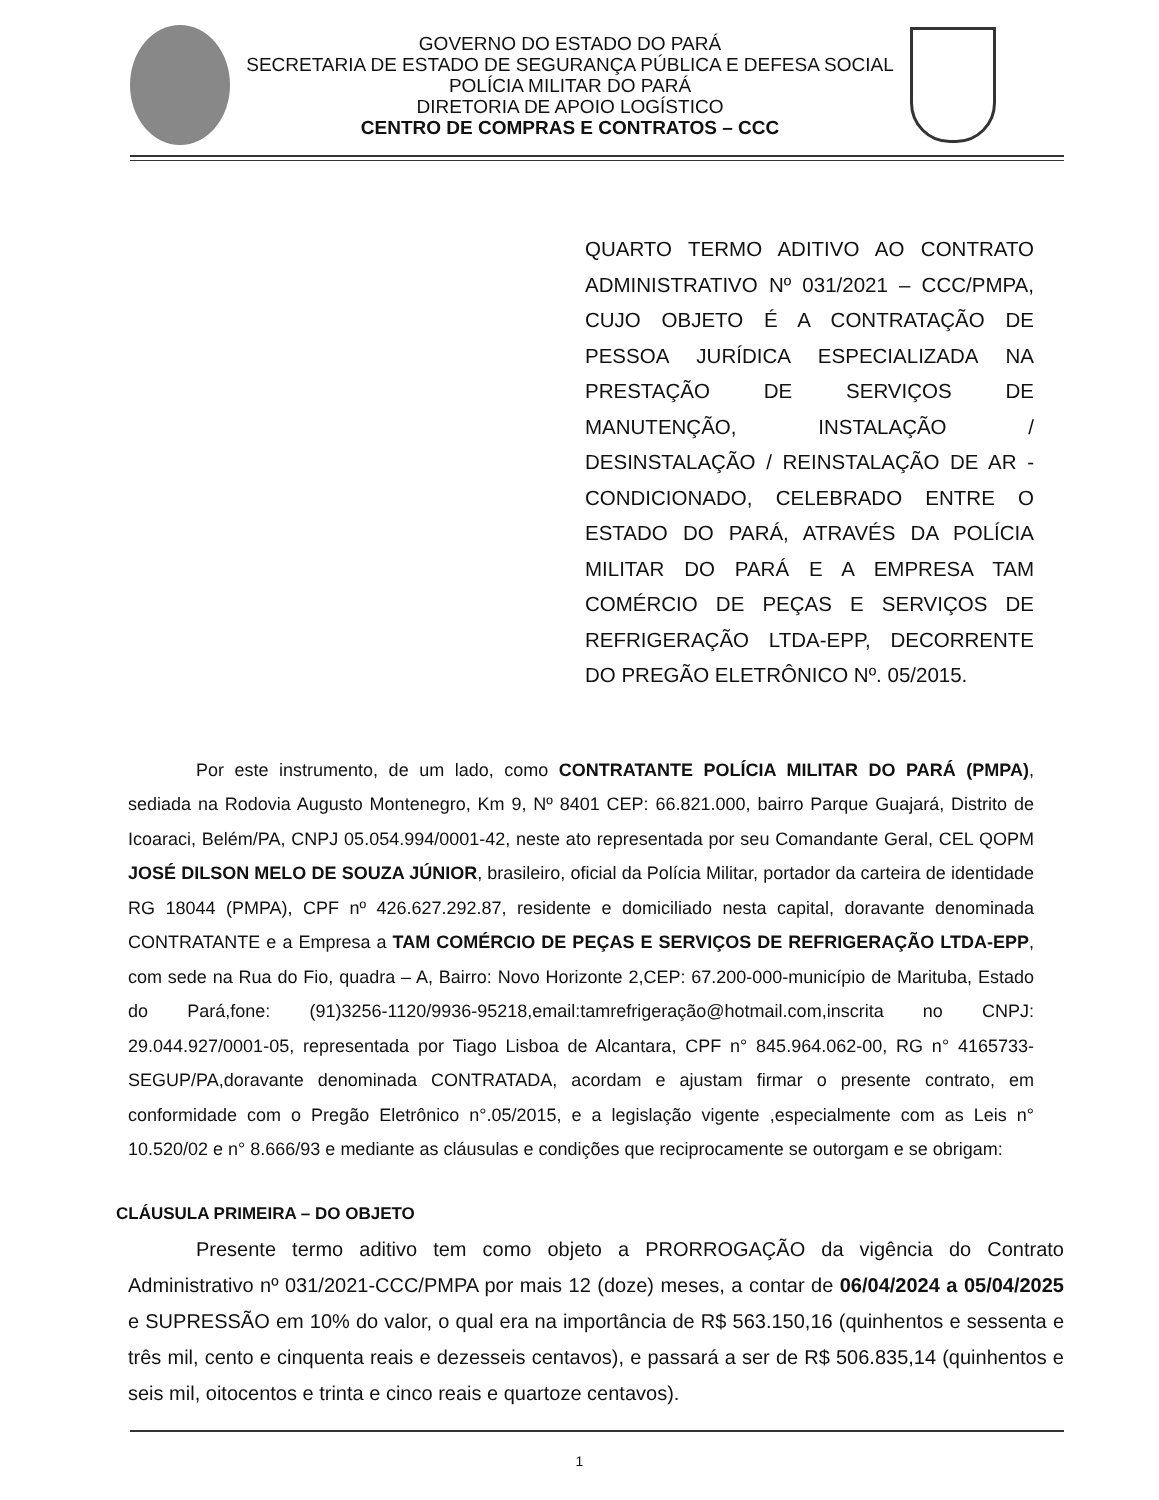GOVERNO DO ESTADO DO PARÁ
SECRETARIA DE ESTADO DE SEGURANÇA PÚBLICA E DEFESA SOCIAL
POLÍCIA MILITAR DO PARÁ
DIRETORIA DE APOIO LOGÍSTICO
CENTRO DE COMPRAS E CONTRATOS – CCC
QUARTO TERMO ADITIVO AO CONTRATO ADMINISTRATIVO Nº 031/2021 – CCC/PMPA, CUJO OBJETO É A CONTRATAÇÃO DE PESSOA JURÍDICA ESPECIALIZADA NA PRESTAÇÃO DE SERVIÇOS DE MANUTENÇÃO, INSTALAÇÃO / DESINSTALAÇÃO / REINSTALAÇÃO DE AR - CONDICIONADO, CELEBRADO ENTRE O ESTADO DO PARÁ, ATRAVÉS DA POLÍCIA MILITAR DO PARÁ E A EMPRESA TAM COMÉRCIO DE PEÇAS E SERVIÇOS DE REFRIGERAÇÃO LTDA-EPP, DECORRENTE DO PREGÃO ELETRÔNICO Nº. 05/2015.
Por este instrumento, de um lado, como CONTRATANTE POLÍCIA MILITAR DO PARÁ (PMPA), sediada na Rodovia Augusto Montenegro, Km 9, Nº 8401 CEP: 66.821.000, bairro Parque Guajará, Distrito de Icoaraci, Belém/PA, CNPJ 05.054.994/0001-42, neste ato representada por seu Comandante Geral, CEL QOPM JOSÉ DILSON MELO DE SOUZA JÚNIOR, brasileiro, oficial da Polícia Militar, portador da carteira de identidade RG 18044 (PMPA), CPF nº 426.627.292.87, residente e domiciliado nesta capital, doravante denominada CONTRATANTE e a Empresa a TAM COMÉRCIO DE PEÇAS E SERVIÇOS DE REFRIGERAÇÃO LTDA-EPP, com sede na Rua do Fio, quadra – A, Bairro: Novo Horizonte 2,CEP: 67.200-000-município de Marituba, Estado do Pará,fone: (91)3256-1120/9936-95218,email:tamrefrigeração@hotmail.com,inscrita no CNPJ: 29.044.927/0001-05, representada por Tiago Lisboa de Alcantara, CPF n° 845.964.062-00, RG n° 4165733-SEGUP/PA,doravante denominada CONTRATADA, acordam e ajustam firmar o presente contrato, em conformidade com o Pregão Eletrônico n°.05/2015, e a legislação vigente ,especialmente com as Leis n° 10.520/02 e n° 8.666/93 e mediante as cláusulas e condições que reciprocamente se outorgam e se obrigam:
CLÁUSULA PRIMEIRA – DO OBJETO
Presente termo aditivo tem como objeto a PRORROGAÇÃO da vigência do Contrato Administrativo nº 031/2021-CCC/PMPA por mais 12 (doze) meses, a contar de 06/04/2024 a 05/04/2025 e SUPRESSÃO em 10% do valor, o qual era na importância de R$ 563.150,16 (quinhentos e sessenta e três mil, cento e cinquenta reais e dezesseis centavos), e passará a ser de R$ 506.835,14 (quinhentos e seis mil, oitocentos e trinta e cinco reais e quartoze centavos).
1